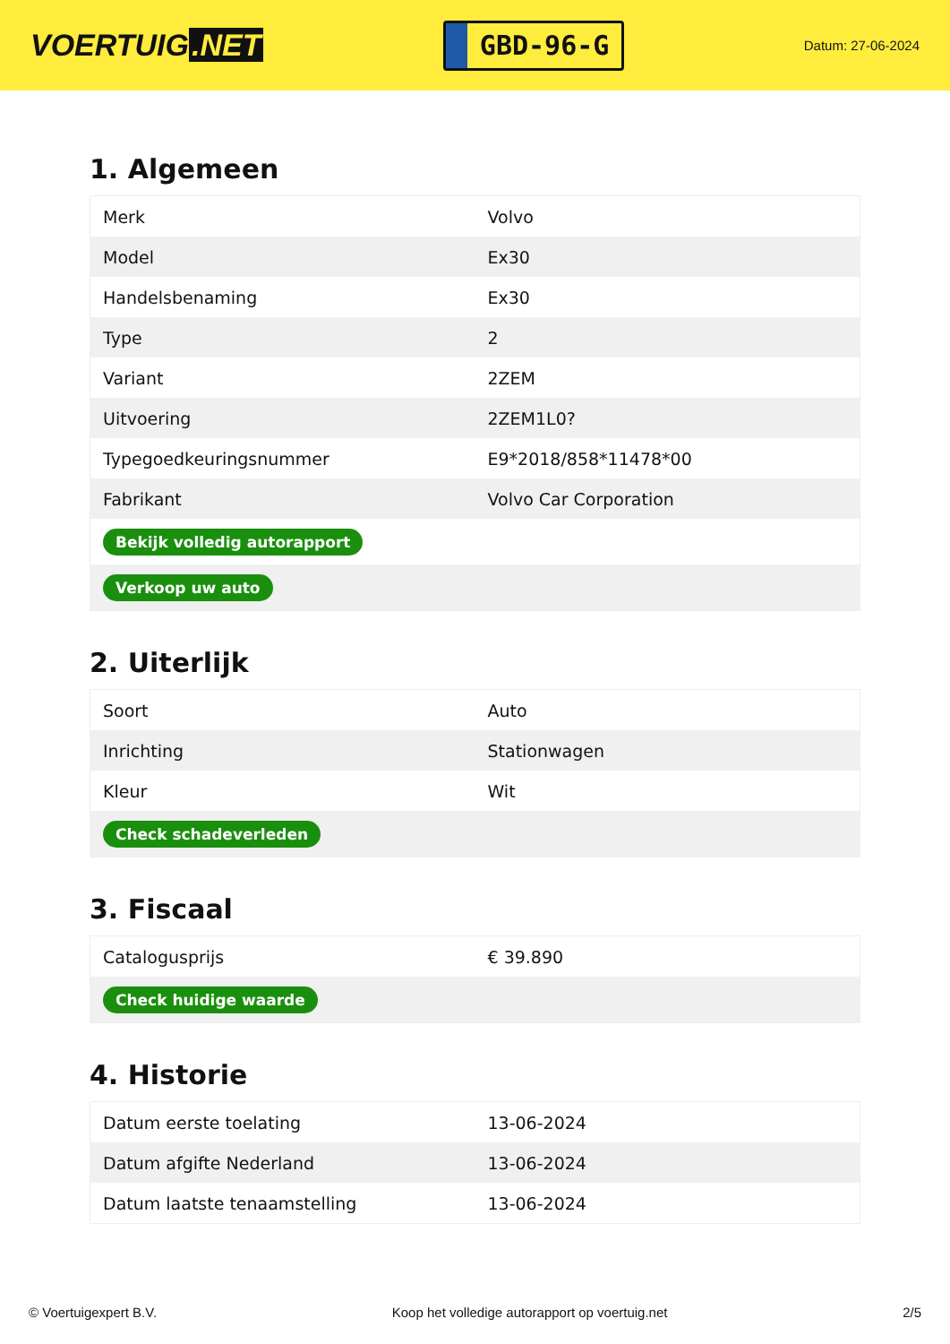VOERTUIG.NET
GBD-96-G
Datum: 27-06-2024
1. Algemeen
| Merk | Volvo |
| Model | Ex30 |
| Handelsbenaming | Ex30 |
| Type | 2 |
| Variant | 2ZEM |
| Uitvoering | 2ZEM1L0? |
| Typegoedkeuringsnummer | E9*2018/858*11478*00 |
| Fabrikant | Volvo Car Corporation |
| Bekijk volledig autorapport | |
| Verkoop uw auto | |
2. Uiterlijk
| Soort | Auto |
| Inrichting | Stationwagen |
| Kleur | Wit |
| Check schadeverleden | |
3. Fiscaal
| Catalogusprijs | € 39.890 |
| Check huidige waarde | |
4. Historie
| Datum eerste toelating | 13-06-2024 |
| Datum afgifte Nederland | 13-06-2024 |
| Datum laatste tenaamstelling | 13-06-2024 |
© Voertuigexpert B.V. Koop het volledige autorapport op voertuig.net 2/5